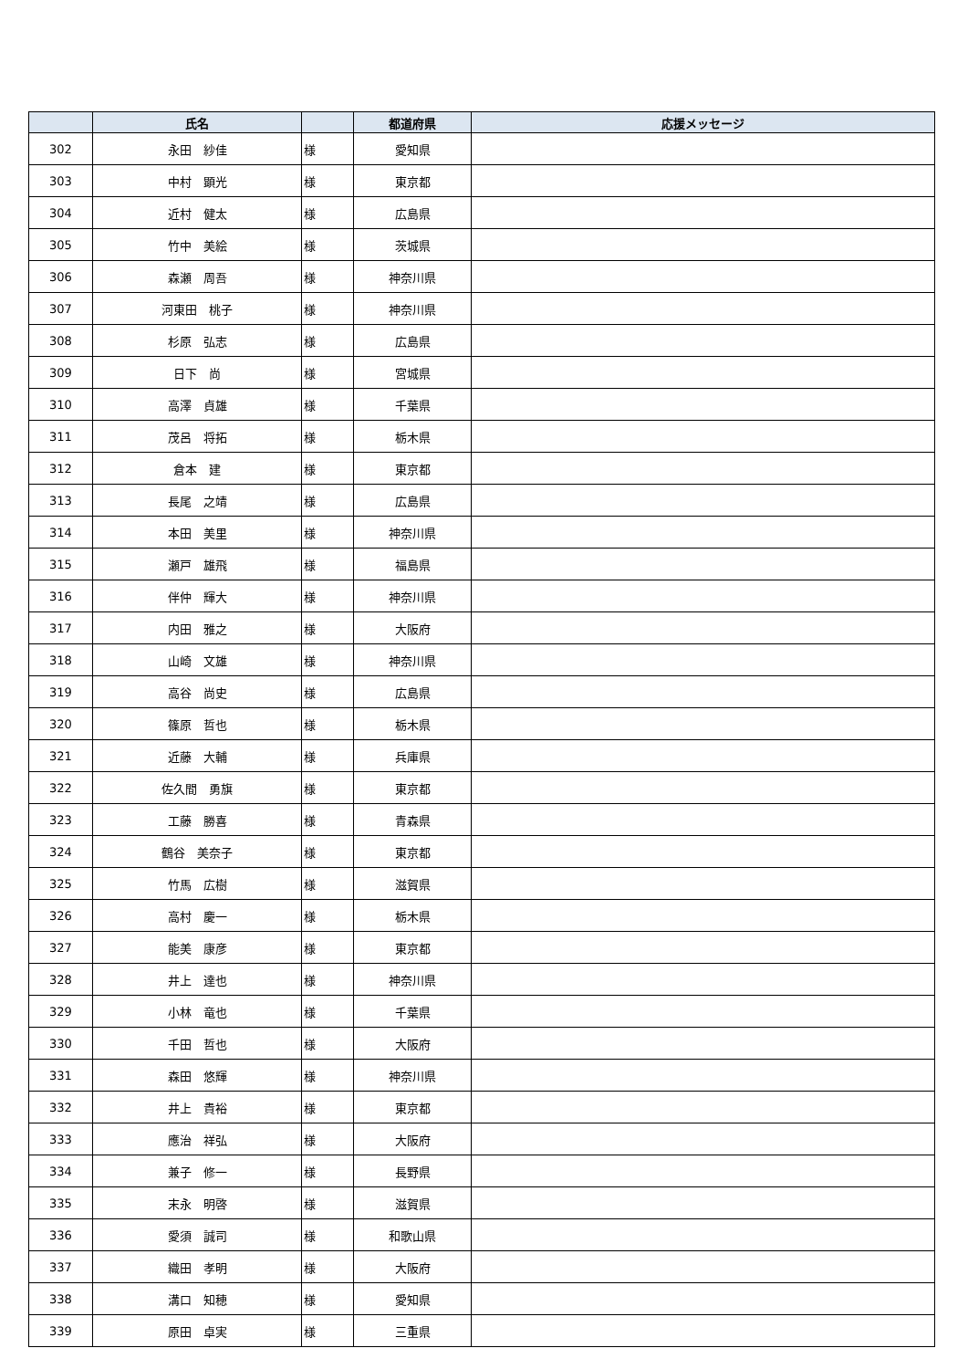| | 氏名 | | 都道府県 | 応援メッセージ |
| --- | --- | --- | --- | --- |
| 302 | 永田 紗佳 | 様 | 愛知県 | |
| 303 | 中村 顕光 | 様 | 東京都 | |
| 304 | 近村 健太 | 様 | 広島県 | |
| 305 | 竹中 美絵 | 様 | 茨城県 | |
| 306 | 森瀬 周吾 | 様 | 神奈川県 | |
| 307 | 河東田 桃子 | 様 | 神奈川県 | |
| 308 | 杉原 弘志 | 様 | 広島県 | |
| 309 | 日下 尚 | 様 | 宮城県 | |
| 310 | 高澤 貞雄 | 様 | 千葉県 | |
| 311 | 茂呂 将拓 | 様 | 栃木県 | |
| 312 | 倉本 建 | 様 | 東京都 | |
| 313 | 長尾 之靖 | 様 | 広島県 | |
| 314 | 本田 美里 | 様 | 神奈川県 | |
| 315 | 瀬戸 雄飛 | 様 | 福島県 | |
| 316 | 伴仲 輝大 | 様 | 神奈川県 | |
| 317 | 内田 雅之 | 様 | 大阪府 | |
| 318 | 山崎 文雄 | 様 | 神奈川県 | |
| 319 | 高谷 尚史 | 様 | 広島県 | |
| 320 | 篠原 哲也 | 様 | 栃木県 | |
| 321 | 近藤 大輔 | 様 | 兵庫県 | |
| 322 | 佐久間 勇旗 | 様 | 東京都 | |
| 323 | 工藤 勝喜 | 様 | 青森県 | |
| 324 | 鶴谷 美奈子 | 様 | 東京都 | |
| 325 | 竹馬 広樹 | 様 | 滋賀県 | |
| 326 | 高村 慶一 | 様 | 栃木県 | |
| 327 | 能美 康彦 | 様 | 東京都 | |
| 328 | 井上 達也 | 様 | 神奈川県 | |
| 329 | 小林 竜也 | 様 | 千葉県 | |
| 330 | 千田 哲也 | 様 | 大阪府 | |
| 331 | 森田 悠輝 | 様 | 神奈川県 | |
| 332 | 井上 貴裕 | 様 | 東京都 | |
| 333 | 應治 祥弘 | 様 | 大阪府 | |
| 334 | 兼子 修一 | 様 | 長野県 | |
| 335 | 末永 明啓 | 様 | 滋賀県 | |
| 336 | 愛須 誠司 | 様 | 和歌山県 | |
| 337 | 織田 孝明 | 様 | 大阪府 | |
| 338 | 溝口 知穂 | 様 | 愛知県 | |
| 339 | 原田 卓実 | 様 | 三重県 | |